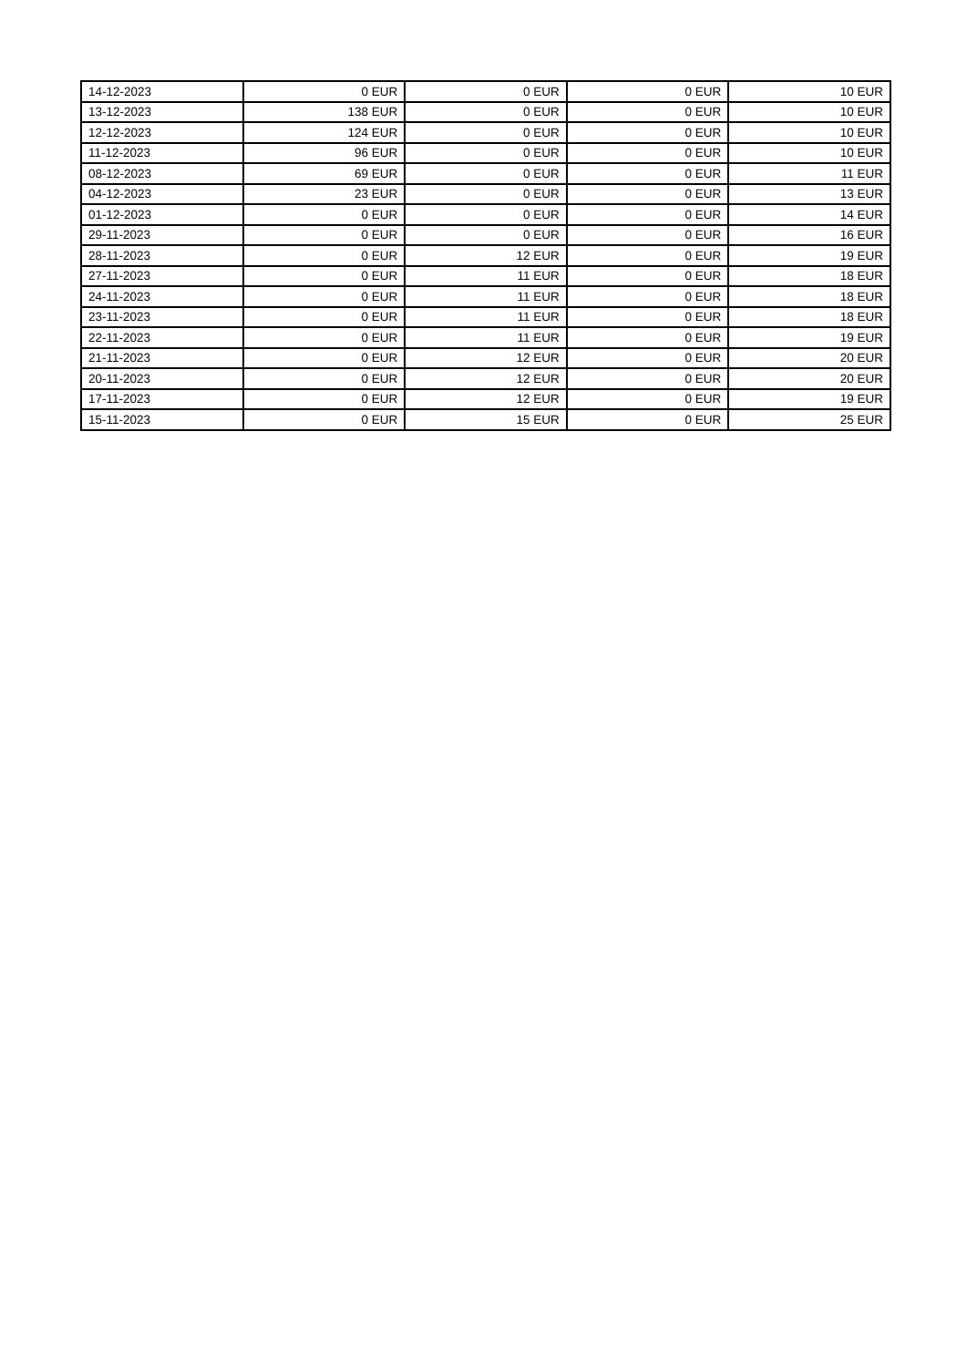| 14-12-2023 | 0 EUR | 0 EUR | 0 EUR | 10 EUR |
| 13-12-2023 | 138 EUR | 0 EUR | 0 EUR | 10 EUR |
| 12-12-2023 | 124 EUR | 0 EUR | 0 EUR | 10 EUR |
| 11-12-2023 | 96 EUR | 0 EUR | 0 EUR | 10 EUR |
| 08-12-2023 | 69 EUR | 0 EUR | 0 EUR | 11 EUR |
| 04-12-2023 | 23 EUR | 0 EUR | 0 EUR | 13 EUR |
| 01-12-2023 | 0 EUR | 0 EUR | 0 EUR | 14 EUR |
| 29-11-2023 | 0 EUR | 0 EUR | 0 EUR | 16 EUR |
| 28-11-2023 | 0 EUR | 12 EUR | 0 EUR | 19 EUR |
| 27-11-2023 | 0 EUR | 11 EUR | 0 EUR | 18 EUR |
| 24-11-2023 | 0 EUR | 11 EUR | 0 EUR | 18 EUR |
| 23-11-2023 | 0 EUR | 11 EUR | 0 EUR | 18 EUR |
| 22-11-2023 | 0 EUR | 11 EUR | 0 EUR | 19 EUR |
| 21-11-2023 | 0 EUR | 12 EUR | 0 EUR | 20 EUR |
| 20-11-2023 | 0 EUR | 12 EUR | 0 EUR | 20 EUR |
| 17-11-2023 | 0 EUR | 12 EUR | 0 EUR | 19 EUR |
| 15-11-2023 | 0 EUR | 15 EUR | 0 EUR | 25 EUR |